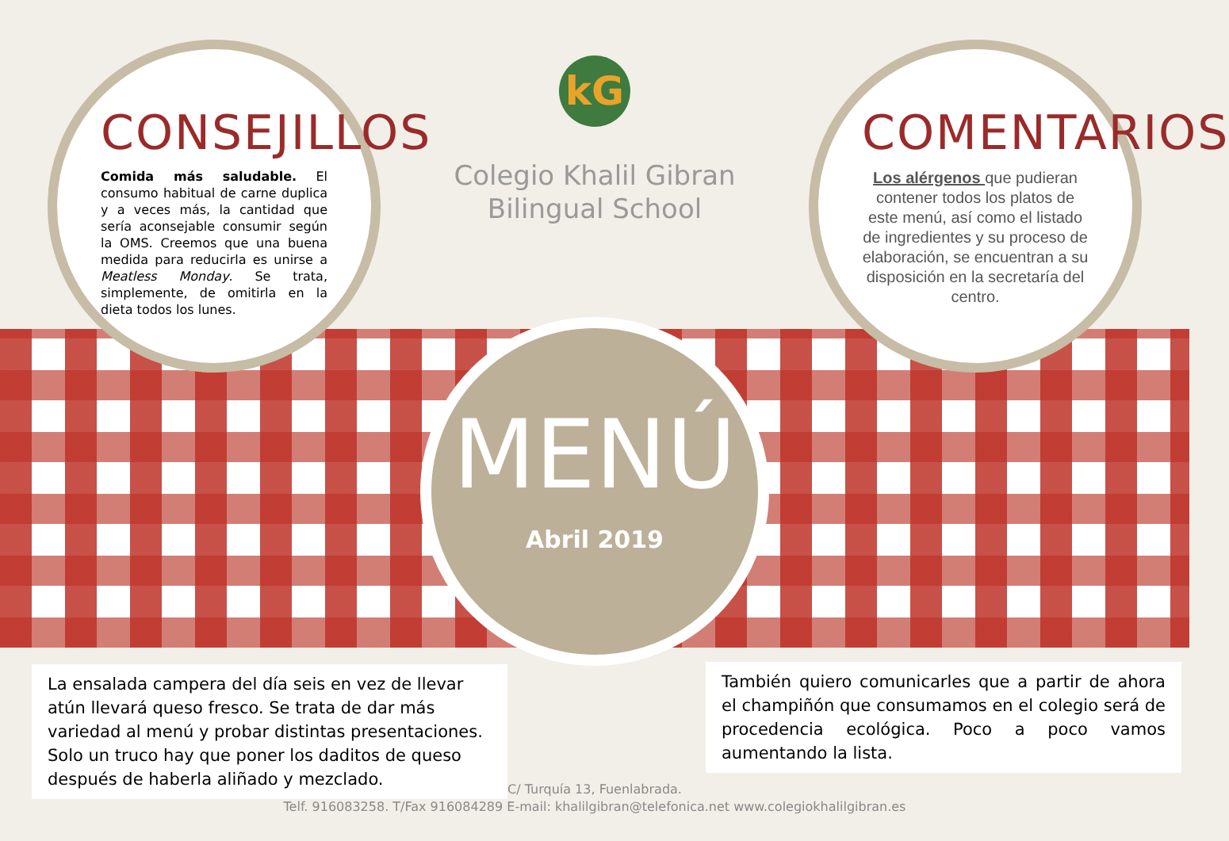CONSEJILLOS
Comida más saludable. El consumo habitual de carne duplica y a veces más, la cantidad que sería aconsejable consumir según la OMS. Creemos que una buena medida para reducirla es unirse a Meatless Monday. Se trata, simplemente, de omitirla en la dieta todos los lunes.
kG
Colegio Khalil Gibran
Bilingual School
COMENTARIOS
Los alérgenos que pudieran contener todos los platos de este menú, así como el listado de ingredientes y su proceso de elaboración, se encuentran a su disposición en la secretaría del centro.
MENÚ
Abril 2019
La ensalada campera del día seis en vez de llevar atún llevará queso fresco. Se trata de dar más variedad al menú y probar distintas presentaciones. Solo un truco hay que poner los daditos de queso después de haberla aliñado y mezclado.
También quiero comunicarles que a partir de ahora el champiñón que consumamos en el colegio será de procedencia ecológica. Poco a poco vamos aumentando la lista.
C/ Turquía 13, Fuenlabrada.
Telf. 916083258. T/Fax 916084289 E-mail: khalilgibran@telefonica.net www.colegiokhalilgibran.es